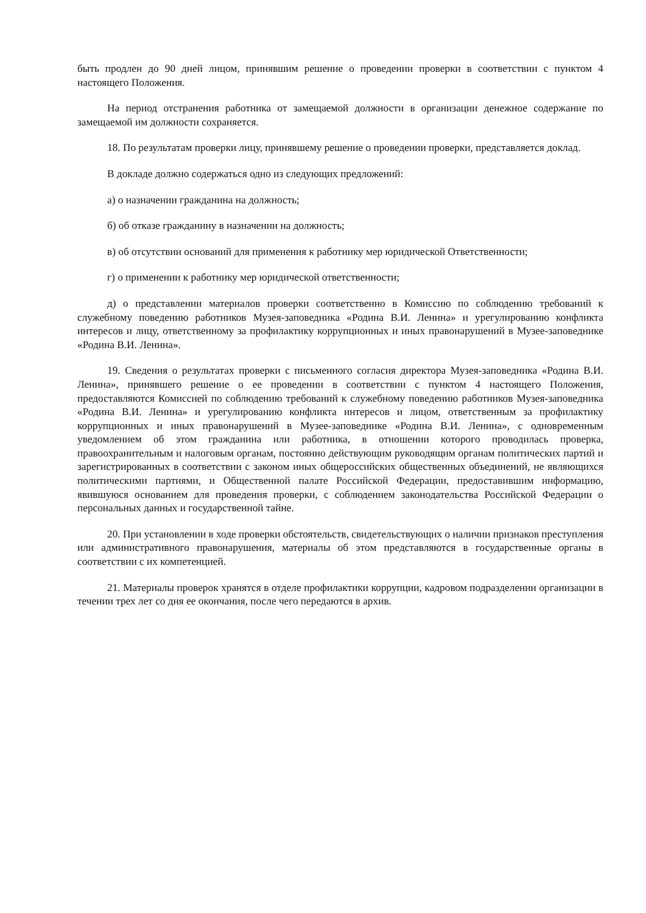быть продлен до 90 дней лицом, принявшим решение о проведении проверки в соответствии с пунктом 4 настоящего Положения.
На период отстранения работника от замещаемой должности в организации денежное содержание по замещаемой им должности сохраняется.
18. По результатам проверки лицу, принявшему решение о проведении проверки, представляется доклад.
В докладе должно содержаться одно из следующих предложений:
а) о назначении гражданина на должность;
б) об отказе гражданину в назначении на должность;
в) об отсутствии оснований для применения к работнику мер юридической Ответственности;
г) о применении к работнику мер юридической ответственности;
д) о представлении материалов проверки соответственно в Комиссию по соблюдению требований к служебному поведению работников Музея-заповедника «Родина В.И. Ленина» и урегулированию конфликта интересов и лицу, ответственному за профилактику коррупционных и иных правонарушений в Музее-заповеднике «Родина В.И. Ленина».
19. Сведения о результатах проверки с письменного согласия директора Музея-заповедника «Родина В.И. Ленина», принявшего решение о ее проведении в соответствии с пунктом 4 настоящего Положения, предоставляются Комиссией по соблюдению требований к служебному поведению работников Музея-заповедника «Родина В.И. Ленина» и урегулированию конфликта интересов и лицом, ответственным за профилактику коррупционных и иных правонарушений в Музее-заповеднике «Родина В.И. Ленина», с одновременным уведомлением об этом гражданина или работника, в отношении которого проводилась проверка, правоохранительным и налоговым органам, постоянно действующим руководящим органам политических партий и зарегистрированных в соответствии с законом иных общероссийских общественных объединений, не являющихся политическими партиями, и Общественной палате Российской Федерации, предоставившим информацию, явившуюся основанием для проведения проверки, с соблюдением законодательства Российской Федерации о персональных данных и государственной тайне.
20. При установлении в ходе проверки обстоятельств, свидетельствующих о наличии признаков преступления или административного правонарушения, материалы об этом представляются в государственные органы в соответствии с их компетенцией.
21. Материалы проверок хранятся в отделе профилактики коррупции, кадровом подразделении организации в течении трех лет со дня ее окончания, после чего передаются в архив.